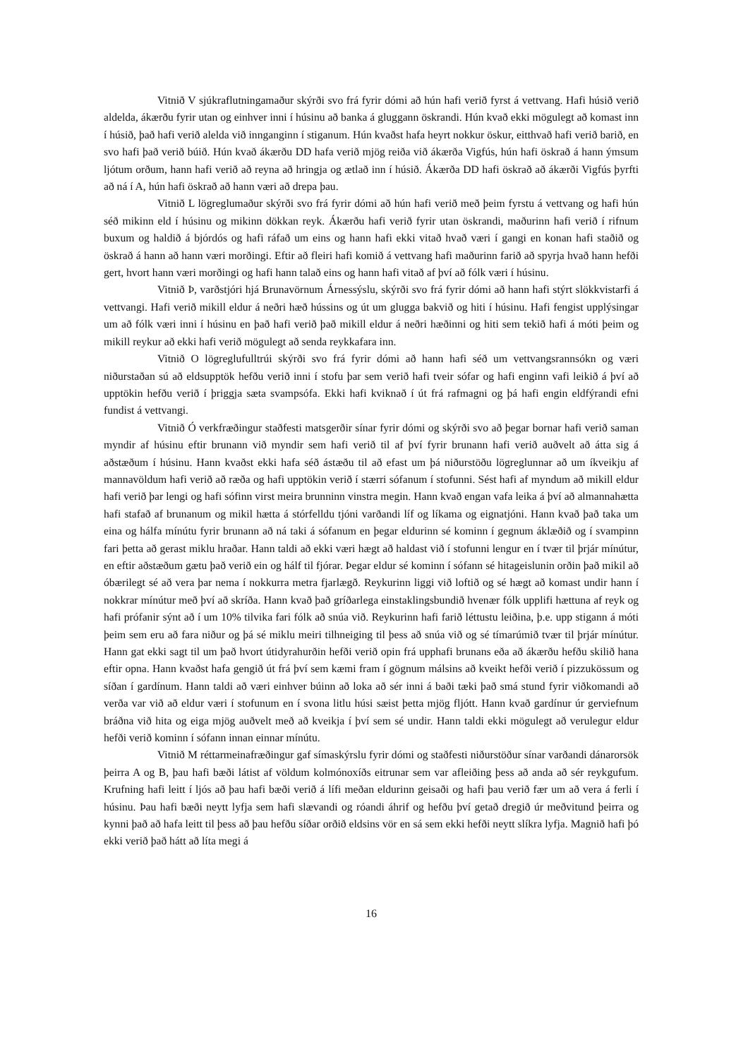Vitnið V sjúkraflutningamaður skýrði svo frá fyrir dómi að hún hafi verið fyrst á vettvang. Hafi húsið verið aldelda, ákærðu fyrir utan og einhver inni í húsinu að banka á gluggann öskrandi. Hún kvað ekki mögulegt að komast inn í húsið, það hafi verið alelda við innganginn í stiganum. Hún kvaðst hafa heyrt nokkur öskur, eitthvað hafi verið barið, en svo hafi það verið búið. Hún kvað ákærðu DD hafa verið mjög reiða við ákærða Vigfús, hún hafi öskrað á hann ýmsum ljótum orðum, hann hafi verið að reyna að hringja og ætlað inn í húsið. Ákærða DD hafi öskrað að ákærði Vigfús þyrfti að ná í A, hún hafi öskrað að hann væri að drepa þau.
Vitnið L lögreglumaður skýrði svo frá fyrir dómi að hún hafi verið með þeim fyrstu á vettvang og hafi hún séð mikinn eld í húsinu og mikinn dökkan reyk. Ákærðu hafi verið fyrir utan öskrandi, maðurinn hafi verið í rifnum buxum og haldið á bjórdós og hafi ráfað um eins og hann hafi ekki vitað hvað væri í gangi en konan hafi staðið og öskrað á hann að hann væri morðingi. Eftir að fleiri hafi komið á vettvang hafi maðurinn farið að spyrja hvað hann hefði gert, hvort hann væri morðingi og hafi hann talað eins og hann hafi vitað af því að fólk væri í húsinu.
Vitnið Þ, varðstjóri hjá Brunavörnum Árnessýslu, skýrði svo frá fyrir dómi að hann hafi stýrt slökkvistarfi á vettvangi. Hafi verið mikill eldur á neðri hæð hússins og út um glugga bakvið og hiti í húsinu. Hafi fengist upplýsingar um að fólk væri inni í húsinu en það hafi verið það mikill eldur á neðri hæðinni og hiti sem tekið hafi á móti þeim og mikill reykur að ekki hafi verið mögulegt að senda reykkafara inn.
Vitnið O lögreglufulltrúi skýrði svo frá fyrir dómi að hann hafi séð um vettvangsrannsókn og væri niðurstaðan sú að eldsupptök hefðu verið inni í stofu þar sem verið hafi tveir sófar og hafi enginn vafi leikið á því að upptökin hefðu verið í þriggja sæta svampsófa. Ekki hafi kviknað í út frá rafmagni og þá hafi engin eldfýrandi efni fundist á vettvangi.
Vitnið Ó verkfræðingur staðfesti matsgerðir sínar fyrir dómi og skýrði svo að þegar bornar hafi verið saman myndir af húsinu eftir brunann við myndir sem hafi verið til af því fyrir brunann hafi verið auðvelt að átta sig á aðstæðum í húsinu. Hann kvaðst ekki hafa séð ástæðu til að efast um þá niðurstöðu lögreglunnar að um íkveikju af mannavöldum hafi verið að ræða og hafi upptökin verið í stærri sófanum í stofunni. Sést hafi af myndum að mikill eldur hafi verið þar lengi og hafi sófinn virst meira brunninn vinstra megin. Hann kvað engan vafa leika á því að almannahætta hafi stafað af brunanum og mikil hætta á stórfelldu tjóni varðandi líf og líkama og eignatjóni. Hann kvað það taka um eina og hálfa mínútu fyrir brunann að ná taki á sófanum en þegar eldurinn sé kominn í gegnum áklæðið og í svampinn fari þetta að gerast miklu hraðar. Hann taldi að ekki væri hægt að haldast við í stofunni lengur en í tvær til þrjár mínútur, en eftir aðstæðum gætu það verið ein og hálf til fjórar. Þegar eldur sé kominn í sófann sé hitageislunin orðin það mikil að óbærilegt sé að vera þar nema í nokkurra metra fjarlægð. Reykurinn liggi við loftið og sé hægt að komast undir hann í nokkrar mínútur með því að skríða. Hann kvað það gríðarlega einstaklingsbundið hvenær fólk upplifi hættuna af reyk og hafi prófanir sýnt að í um 10% tilvika fari fólk að snúa við. Reykurinn hafi farið léttustu leiðina, þ.e. upp stigann á móti þeim sem eru að fara niður og þá sé miklu meiri tilhneiging til þess að snúa við og sé tímarúmið tvær til þrjár mínútur. Hann gat ekki sagt til um það hvort útidyrahurðin hefði verið opin frá upphafi brunans eða að ákærðu hefðu skilið hana eftir opna. Hann kvaðst hafa gengið út frá því sem kæmi fram í gögnum málsins að kveikt hefði verið í pizzukössum og síðan í gardínum. Hann taldi að væri einhver búinn að loka að sér inni á baði tæki það smá stund fyrir viðkomandi að verða var við að eldur væri í stofunum en í svona litlu húsi sæist þetta mjög fljótt. Hann kvað gardínur úr gerviefnum bráðna við hita og eiga mjög auðvelt með að kveikja í því sem sé undir. Hann taldi ekki mögulegt að verulegur eldur hefði verið kominn í sófann innan einnar mínútu.
Vitnið M réttarmeinafræðingur gaf símaskýrslu fyrir dómi og staðfesti niðurstöður sínar varðandi dánarorsök þeirra A og B, þau hafi bæði látist af völdum kolmónoxíðs eitrunar sem var afleiðing þess að anda að sér reykgufum. Krufning hafi leitt í ljós að þau hafi bæði verið á lífi meðan eldurinn geisaði og hafi þau verið fær um að vera á ferli í húsinu. Þau hafi bæði neytt lyfja sem hafi slævandi og róandi áhrif og hefðu því getað dregið úr meðvitund þeirra og kynni það að hafa leitt til þess að þau hefðu síðar orðið eldsins vör en sá sem ekki hefði neytt slíkra lyfja. Magnið hafi þó ekki verið það hátt að líta megi á
16